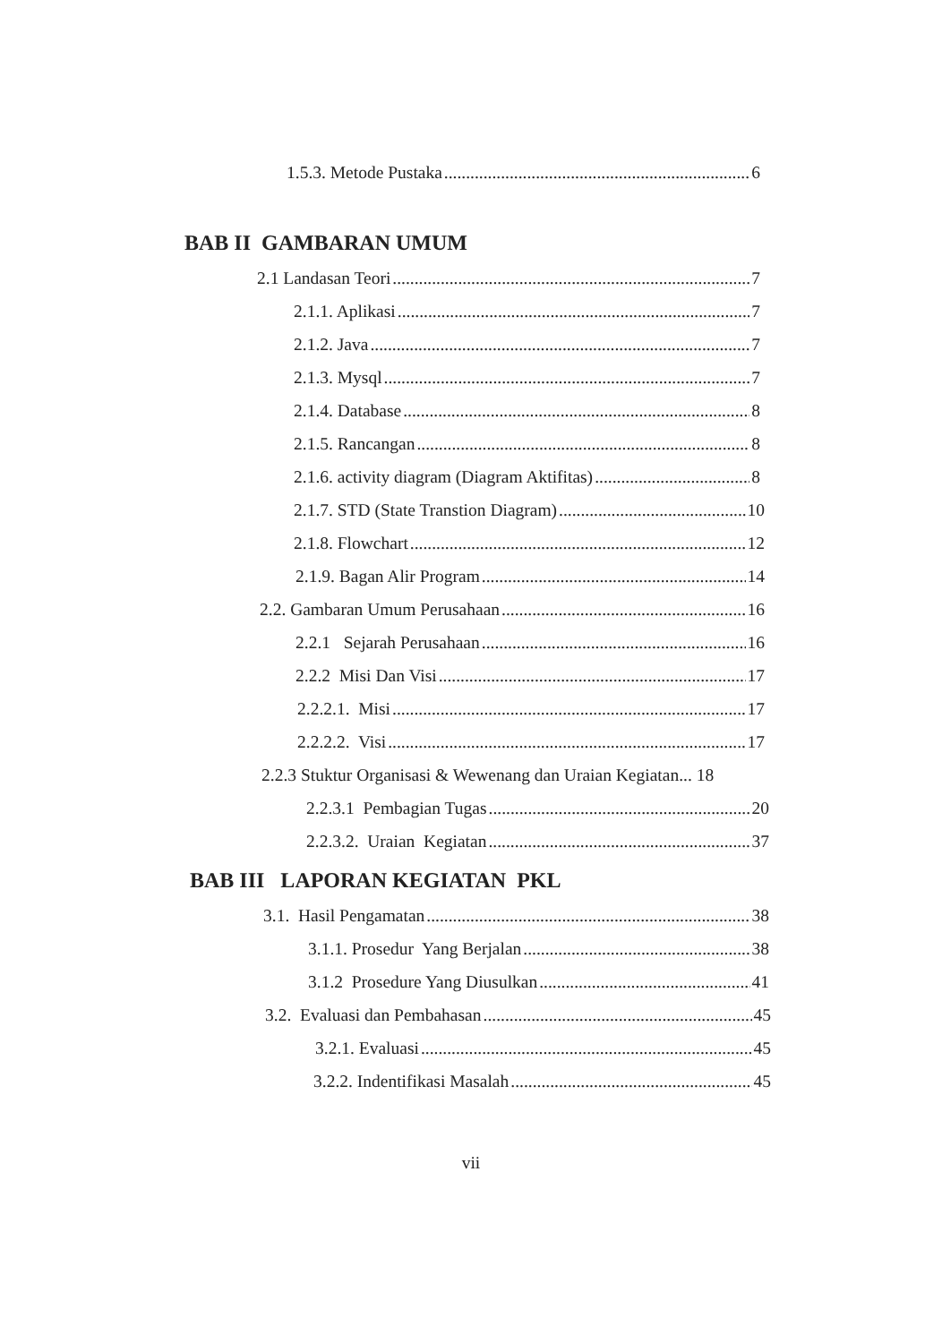1.5.3. Metode Pustaka 6
BAB II GAMBARAN UMUM
2.1 Landasan Teori 7
2.1.1. Aplikasi 7
2.1.2. Java 7
2.1.3. Mysql 7
2.1.4. Database 8
2.1.5. Rancangan 8
2.1.6. activity diagram (Diagram Aktifitas) 8
2.1.7. STD (State Transtion Diagram) 10
2.1.8. Flowchart 12
2.1.9. Bagan Alir Program 14
2.2. Gambaran Umum Perusahaan 16
2.2.1 Sejarah Perusahaan 16
2.2.2 Misi Dan Visi 17
2.2.2.1. Misi 17
2.2.2.2. Visi 17
2.2.3 Stuktur Organisasi & Wewenang dan Uraian Kegiatan... 18
2.2.3.1 Pembagian Tugas 20
2.2.3.2. Uraian Kegiatan 37
BAB III LAPORAN KEGIATAN PKL
3.1. Hasil Pengamatan 38
3.1.1. Prosedur Yang Berjalan 38
3.1.2 Prosedure Yang Diusulkan 41
3.2. Evaluasi dan Pembahasan 45
3.2.1. Evaluasi 45
3.2.2. Indentifikasi Masalah 45
vii